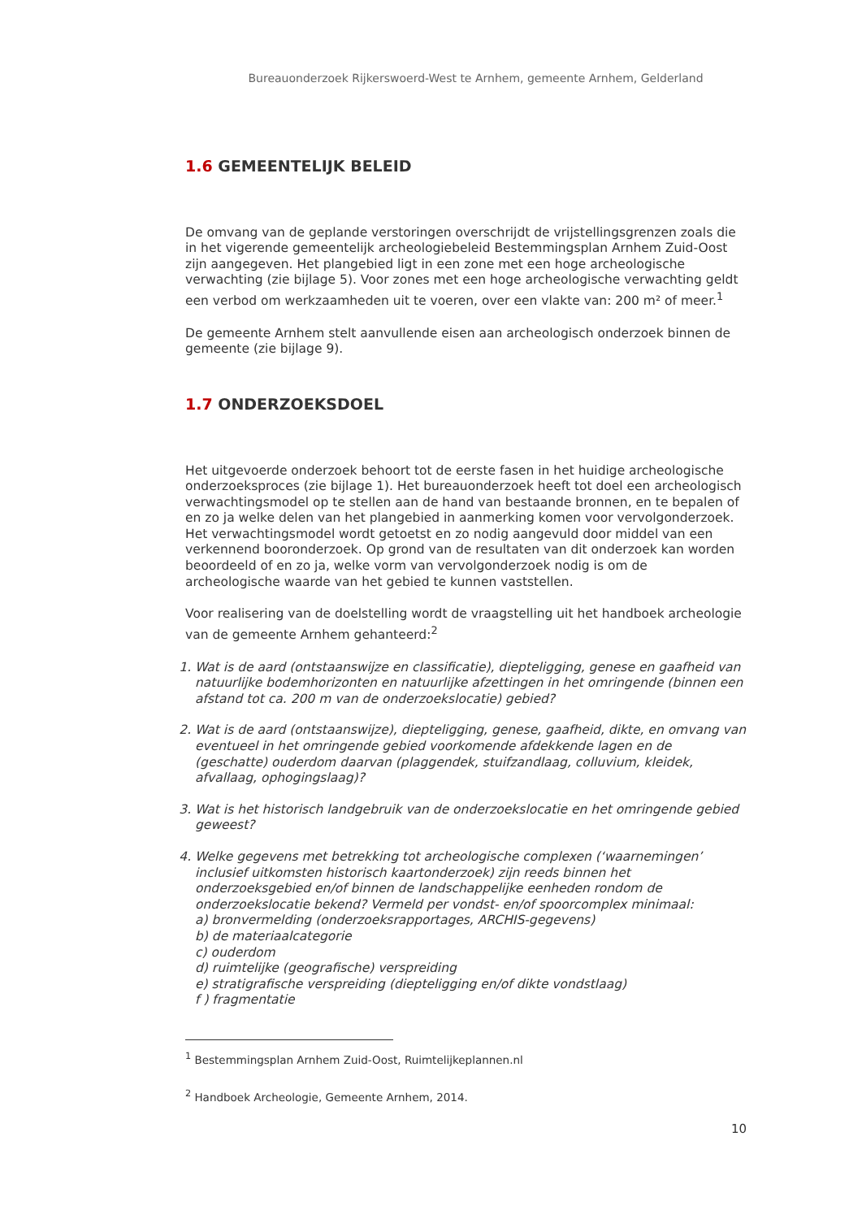Bureauonderzoek Rijkerswoerd-West te Arnhem, gemeente Arnhem, Gelderland
1.6 GEMEENTELIJK BELEID
De omvang van de geplande verstoringen overschrijdt de vrijstellingsgrenzen zoals die in het vigerende gemeentelijk archeologiebeleid Bestemmingsplan Arnhem Zuid-Oost zijn aangegeven. Het plangebied ligt in een zone met een hoge archeologische verwachting (zie bijlage 5). Voor zones met een hoge archeologische verwachting geldt een verbod om werkzaamheden uit te voeren, over een vlakte van: 200 m² of meer.<sup>1</sup>
De gemeente Arnhem stelt aanvullende eisen aan archeologisch onderzoek binnen de gemeente (zie bijlage 9).
1.7 ONDERZOEKSDOEL
Het uitgevoerde onderzoek behoort tot de eerste fasen in het huidige archeologische onderzoeksproces (zie bijlage 1). Het bureauonderzoek heeft tot doel een archeologisch verwachtingsmodel op te stellen aan de hand van bestaande bronnen, en te bepalen of en zo ja welke delen van het plangebied in aanmerking komen voor vervolgonderzoek. Het verwachtingsmodel wordt getoetst en zo nodig aangevuld door middel van een verkennend booronderzoek. Op grond van de resultaten van dit onderzoek kan worden beoordeeld of en zo ja, welke vorm van vervolgonderzoek nodig is om de archeologische waarde van het gebied te kunnen vaststellen.
Voor realisering van de doelstelling wordt de vraagstelling uit het handboek archeologie van de gemeente Arnhem gehanteerd:<sup>2</sup>
1. Wat is de aard (ontstaanswijze en classificatie), diepteligging, genese en gaafheid van natuurlijke bodemhorizonten en natuurlijke afzettingen in het omringende (binnen een afstand tot ca. 200 m van de onderzoekslocatie) gebied?
2. Wat is de aard (ontstaanswijze), diepteligging, genese, gaafheid, dikte, en omvang van eventueel in het omringende gebied voorkomende afdekkende lagen en de (geschatte) ouderdom daarvan (plaggendek, stuifzandlaag, colluvium, kleidek, afvallaag, ophogingslaag)?
3. Wat is het historisch landgebruik van de onderzoekslocatie en het omringende gebied geweest?
4. Welke gegevens met betrekking tot archeologische complexen (‘waarnemingen’ inclusief uitkomsten historisch kaartonderzoek) zijn reeds binnen het onderzoeksgebied en/of binnen de landschappelijke eenheden rondom de onderzoekslocatie bekend? Vermeld per vondst- en/of spoorcomplex minimaal:
a) bronvermelding (onderzoeksrapportages, ARCHIS-gegevens)
b) de materiaalcategorie
c) ouderdom
d) ruimtelijke (geografische) verspreiding
e) stratigrafische verspreiding (diepteligging en/of dikte vondstlaag)
f ) fragmentatie
<sup>1</sup> Bestemmingsplan Arnhem Zuid-Oost, Ruimtelijkeplannen.nl
<sup>2</sup> Handboek Archeologie, Gemeente Arnhem, 2014.
10